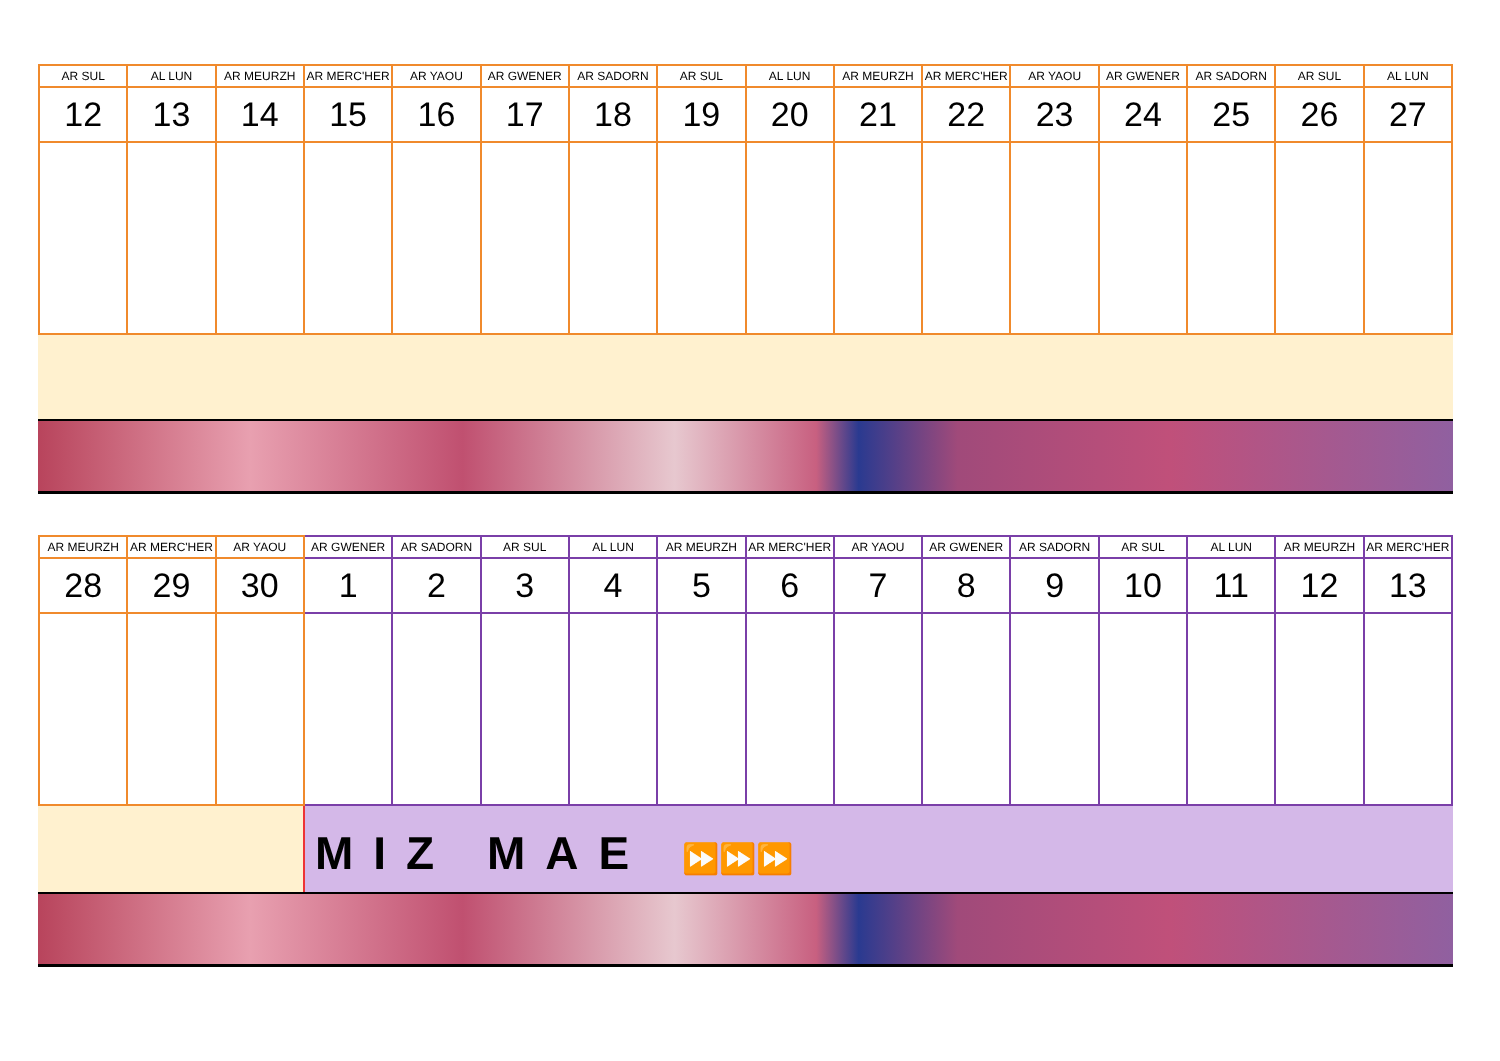| AR SUL | AL LUN | AR MEURZH | AR MERC'HER | AR YAOU | AR GWENER | AR SADORN | AR SUL | AL LUN | AR MEURZH | AR MERC'HER | AR YAOU | AR GWENER | AR SADORN | AR SUL | AL LUN |
| --- | --- | --- | --- | --- | --- | --- | --- | --- | --- | --- | --- | --- | --- | --- | --- |
| 12 | 13 | 14 | 15 | 16 | 17 | 18 | 19 | 20 | 21 | 22 | 23 | 24 | 25 | 26 | 27 |
| AR MEURZH | AR MERC'HER | AR YAOU | AR GWENER | AR SADORN | AR SUL | AL LUN | AR MEURZH | AR MERC'HER | AR YAOU | AR GWENER | AR SADORN | AR SUL | AL LUN | AR MEURZH | AR MERC'HER |
| --- | --- | --- | --- | --- | --- | --- | --- | --- | --- | --- | --- | --- | --- | --- | --- |
| 28 | 29 | 30 | 1 | 2 | 3 | 4 | 5 | 6 | 7 | 8 | 9 | 10 | 11 | 12 | 13 |
MIZ MAE ⏩⏩⏩